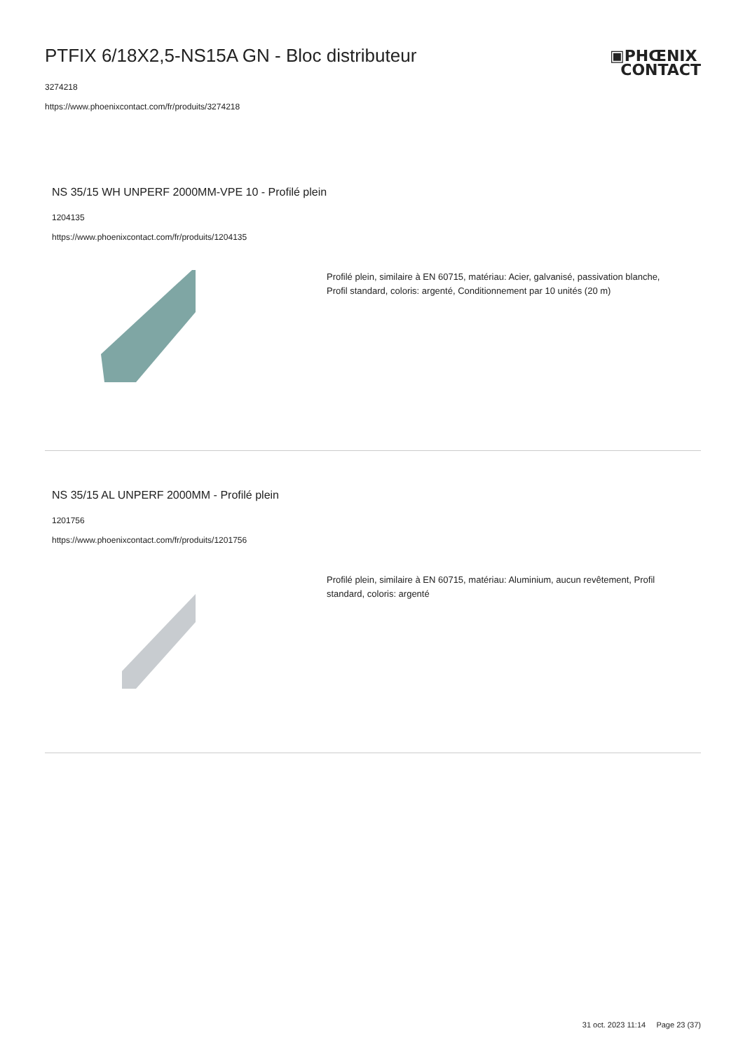PTFIX 6/18X2,5-NS15A GN - Bloc distributeur
3274218
https://www.phoenixcontact.com/fr/produits/3274218
▣PHŒNIX
CONTACT
NS 35/15 WH UNPERF 2000MM-VPE 10 - Profilé plein
1204135
https://www.phoenixcontact.com/fr/produits/1204135
Profilé plein, similaire à EN 60715, matériau: Acier, galvanisé, passivation blanche, Profil standard, coloris: argenté, Conditionnement par 10 unités (20 m)
NS 35/15 AL UNPERF 2000MM - Profilé plein
1201756
https://www.phoenixcontact.com/fr/produits/1201756
Profilé plein, similaire à EN 60715, matériau: Aluminium, aucun revêtement, Profil standard, coloris: argenté
31 oct. 2023 11:14 Page 23 (37)